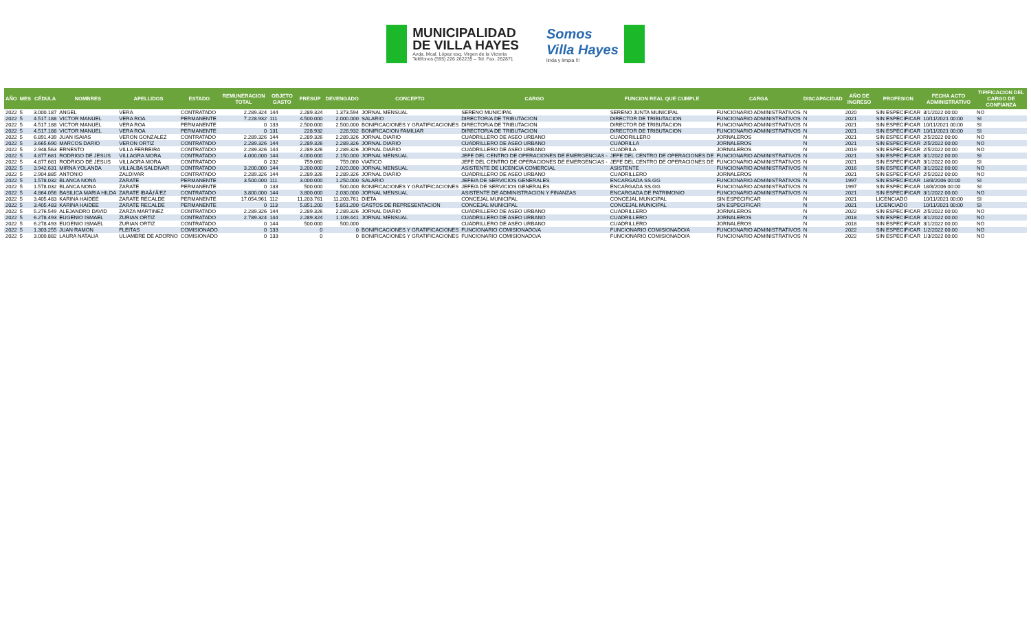MUNICIPALIDAD
DE VILLA HAYES
Avda. Mcal. López esq. Virgen de la Victoria
Teléfonos (595) 226 262235 – Tel. Fax. 262871
Somos
Villa Hayes
linda y limpia !!!
| AÑO | MES | CÉDULA | NOMBRES | APELLIDOS | ESTADO | REMUNERACION TOTAL | OBJETO GASTO | PRESUP | DEVENGADO | CONCEPTO | CARGO | FUNCION REAL QUE CUMPLE | CARGA | DISCAPACIDAD | AÑO DE INGRESO | PROFESION | FECHA ACTO ADMINISTRATIVO | TIPIFICACION DEL CARGO DE CONFIANZA |
| --- | --- | --- | --- | --- | --- | --- | --- | --- | --- | --- | --- | --- | --- | --- | --- | --- | --- | --- |
| 2022 | 5 | 3.000.187 | ANGEL | VERA | CONTRATADO | 2.289.324 | 144 | 2.289.324 | 1.373.594 | JORNAL MENSUAL | SERENO MUNICIPAL | SERENO JUNTA MUNICIPAL | FUNCIONARIO ADMINISTRATIVOS | N | 2020 | SIN ESPECIFICAR | 3/1/2022 00:00 | NO |
| 2022 | 5 | 4.517.188 | VICTOR MANUEL | VERA ROA | PERMANENTE | 7.228.932 | 111 | 4.500.000 | 2.000.000 | SALARIO | DIRECTOR/A DE TRIBUTACION | DIRECTOR DE TRIBUTACION | FUNCIONARIO ADMINISTRATIVOS | N | 2021 | SIN ESPECIFICAR | 10/11/2021 00:00 | SI |
| 2022 | 5 | 4.517.188 | VICTOR MANUEL | VERA ROA | PERMANENTE | 0 | 133 | 2.500.000 | 2.500.000 | BONIFICACIONES Y GRATIFICACIONES | DIRECTOR/A DE TRIBUTACION | DIRECTOR DE TRIBUTACION | FUNCIONARIO ADMINISTRATIVOS | N | 2021 | SIN ESPECIFICAR | 10/11/2021 00:00 | SI |
| 2022 | 5 | 4.517.188 | VICTOR MANUEL | VERA ROA | PERMANENTE | 0 | 131 | 228.932 | 228.932 | BONIFICACION FAMILIAR | DIRECTOR/A DE TRIBUTACION | DIRECTOR DE TRIBUTACION | FUNCIONARIO ADMINISTRATIVOS | N | 2021 | SIN ESPECIFICAR | 10/11/2021 00:00 | SI |
| 2022 | 5 | 6.891.439 | JUAN ISAIAS | VERON GONZALEZ | CONTRATADO | 2.289.326 | 144 | 2.289.326 | 2.289.326 | JORNAL DIARIO | CUADRILLERO DE ASEO URBANO | CUADDRILLERO | JORNALEROS | N | 2021 | SIN ESPECIFICAR | 2/5/2022 00:00 | NO |
| 2022 | 5 | 3.665.690 | MARCOS DARIO | VERON ORTIZ | CONTRATADO | 2.289.326 | 144 | 2.289.326 | 2.289.326 | JORNAL DIARIO | CUADRILLERO DE ASEO URBANO | CUADRILLA | JORNALEROS | N | 2021 | SIN ESPECIFICAR | 2/5/2022 00:00 | NO |
| 2022 | 5 | 2.948.563 | ERNESTO | VILLA FERREIRA | CONTRATADO | 2.289.326 | 144 | 2.289.326 | 2.289.326 | JORNAL DIARIO | CUADRILLERO DE ASEO URBANO | CUADRILA | JORNALEROS | N | 2019 | SIN ESPECIFICAR | 2/5/2022 00:00 | NO |
| 2022 | 5 | 4.877.681 | RODRIGO DE JESUS | VILLAGRA MORA | CONTRATADO | 4.000.000 | 144 | 4.000.000 | 2.150.000 | JORNAL MENSUAL | JEFE DEL CENTRO DE OPERACIONES DE EMERGENCIAS - | JEFE DEL CENTRO DE OPERACIONES DE | FUNCIONARIO ADMINISTRATIVOS | N | 2021 | SIN ESPECIFICAR | 3/1/2022 00:00 | SI |
| 2022 | 5 | 4.877.681 | RODRIGO DE JESUS | VILLAGRA MORA | CONTRATADO | 0 | 232 | 759.060 | 759.060 | VIATICO | JEFE DEL CENTRO DE OPERACIONES DE EMERGENCIAS - | JEFE DEL CENTRO DE OPERACIONES DE | FUNCIONARIO ADMINISTRATIVOS | N | 2021 | SIN ESPECIFICAR | 3/1/2022 00:00 | SI |
| 2022 | 5 | 3.942.631 | MIRNA YOLANDA | VILLALBA SALDIVAR | CONTRATADO | 3.200.000 | 144 | 3.200.000 | 2.020.000 | JORNAL MENSUAL | ASISTENTE DE LICENCIA COMERCIAL | ASISTENTE | FUNCIONARIO ADMINISTRATIVOS | N | 2016 | SIN ESPECIFICAR | 3/1/2022 00:00 | NO |
| 2022 | 5 | 2.904.885 | ANTONIO | ZALDIVAR | CONTRATADO | 2.289.326 | 144 | 2.289.326 | 2.289.326 | JORNAL DIARIO | CUADRILLERO DE ASEO URBANO | CUADRILLERO | JORNALEROS | N | 2021 | SIN ESPECIFICAR | 2/5/2022 00:00 | NO |
| 2022 | 5 | 1.578.032 | BLANCA NONA | ZARATE | PERMANENTE | 3.500.000 | 111 | 3.000.000 | 1.250.000 | SALARIO | JEFE/A DE SERVICIOS GENERALES | ENCARGADA SS.GG | FUNCIONARIO ADMINISTRATIVOS | N | 1997 | SIN ESPECIFICAR | 18/8/2006 00:00 | SI |
| 2022 | 5 | 1.578.032 | BLANCA NONA | ZARATE | PERMANENTE | 0 | 133 | 500.000 | 500.000 | BONIFICACIONES Y GRATIFICACIONES | JEFE/A DE SERVICIOS GENERALES | ENCARGADA SS.GG | FUNCIONARIO ADMINISTRATIVOS | N | 1997 | SIN ESPECIFICAR | 18/8/2006 00:00 | SI |
| 2022 | 5 | 4.864.056 | BASILICA MARIA HILDA | ZARATE IBAÃƒÂ‘EZ | CONTRATADO | 3.800.000 | 144 | 3.800.000 | 2.030.000 | JORNAL MENSUAL | ASISTENTE DE ADMINISTRACION Y FINANZAS | ENCARGADA DE PATRIMONIO | FUNCIONARIO ADMINISTRATIVOS | N | 2021 | SIN ESPECIFICAR | 3/1/2022 00:00 | NO |
| 2022 | 5 | 3.405.483 | KARINA HAIDEE | ZARATE RECALDE | PERMANENTE | 17.054.961 | 112 | 11.203.761 | 11.203.761 | DIETA | CONCEJAL MUNICIPAL | CONCEJAL MUNICIPAL | SIN ESPECIFICAR | N | 2021 | LICENCIADO | 10/11/2021 00:00 | SI |
| 2022 | 5 | 3.405.483 | KARINA HAIDEE | ZARATE RECALDE | PERMANENTE | 0 | 113 | 5.851.200 | 5.851.200 | GASTOS DE REPRESENTACION | CONCEJAL MUNICIPAL | CONCEJAL MUNICIPAL | SIN ESPECIFICAR | N | 2021 | LICENCIADO | 10/11/2021 00:00 | SI |
| 2022 | 5 | 5.276.549 | ALEJANDRO DAVID | ZARZA MARTINEZ | CONTRATADO | 2.289.326 | 144 | 2.289.326 | 2.289.326 | JORNAL DIARIO | CUADRILLERO DE ASEO URBANO | CUADRILLERO | JORNALEROS | N | 2022 | SIN ESPECIFICAR | 2/5/2022 00:00 | NO |
| 2022 | 5 | 6.278.493 | EUGENIO ISMAEL | ZURIAN ORTIZ | CONTRATADO | 2.789.324 | 144 | 2.289.324 | 1.109.441 | JORNAL MENSUAL | CUADRILLERO DE ASEO URBANO | CUADRILLERO | JORNALEROS | N | 2018 | SIN ESPECIFICAR | 3/1/2022 00:00 | NO |
| 2022 | 5 | 6.278.493 | EUGENIO ISMAEL | ZURIAN ORTIZ | CONTRATADO | 0 | 144 | 500.000 | 500.000 | | CUADRILLERO DE ASEO URBANO | CUADRILLERO | JORNALEROS | N | 2018 | SIN ESPECIFICAR | 3/1/2022 00:00 | NO |
| 2022 | 5 | 1.303.255 | JUAN RAMON | FLEITAS | COMISIONADO | 0 | 133 | 0 | 0 | BONIFICACIONES Y GRATIFICACIONES | FUNCIONARIO COMISIONADO/A | FUNCIONARIO COMISIONADO/A | FUNCIONARIO ADMINISTRATIVOS | N | 2022 | SIN ESPECIFICAR | 1/2/2022 00:00 | NO |
| 2022 | 5 | 3.000.882 | LAURA NATALIA | ULIAMBRE DE ADORNO | COMISIONADO | 0 | 133 | 0 | 0 | BONIFICACIONES Y GRATIFICACIONES | FUNCIONARIO COMISIONADO/A | FUNCIONARIO COMISIONADO/A | FUNCIONARIO ADMINISTRATIVOS | N | 2022 | SIN ESPECIFICAR | 1/3/2022 00:00 | NO |